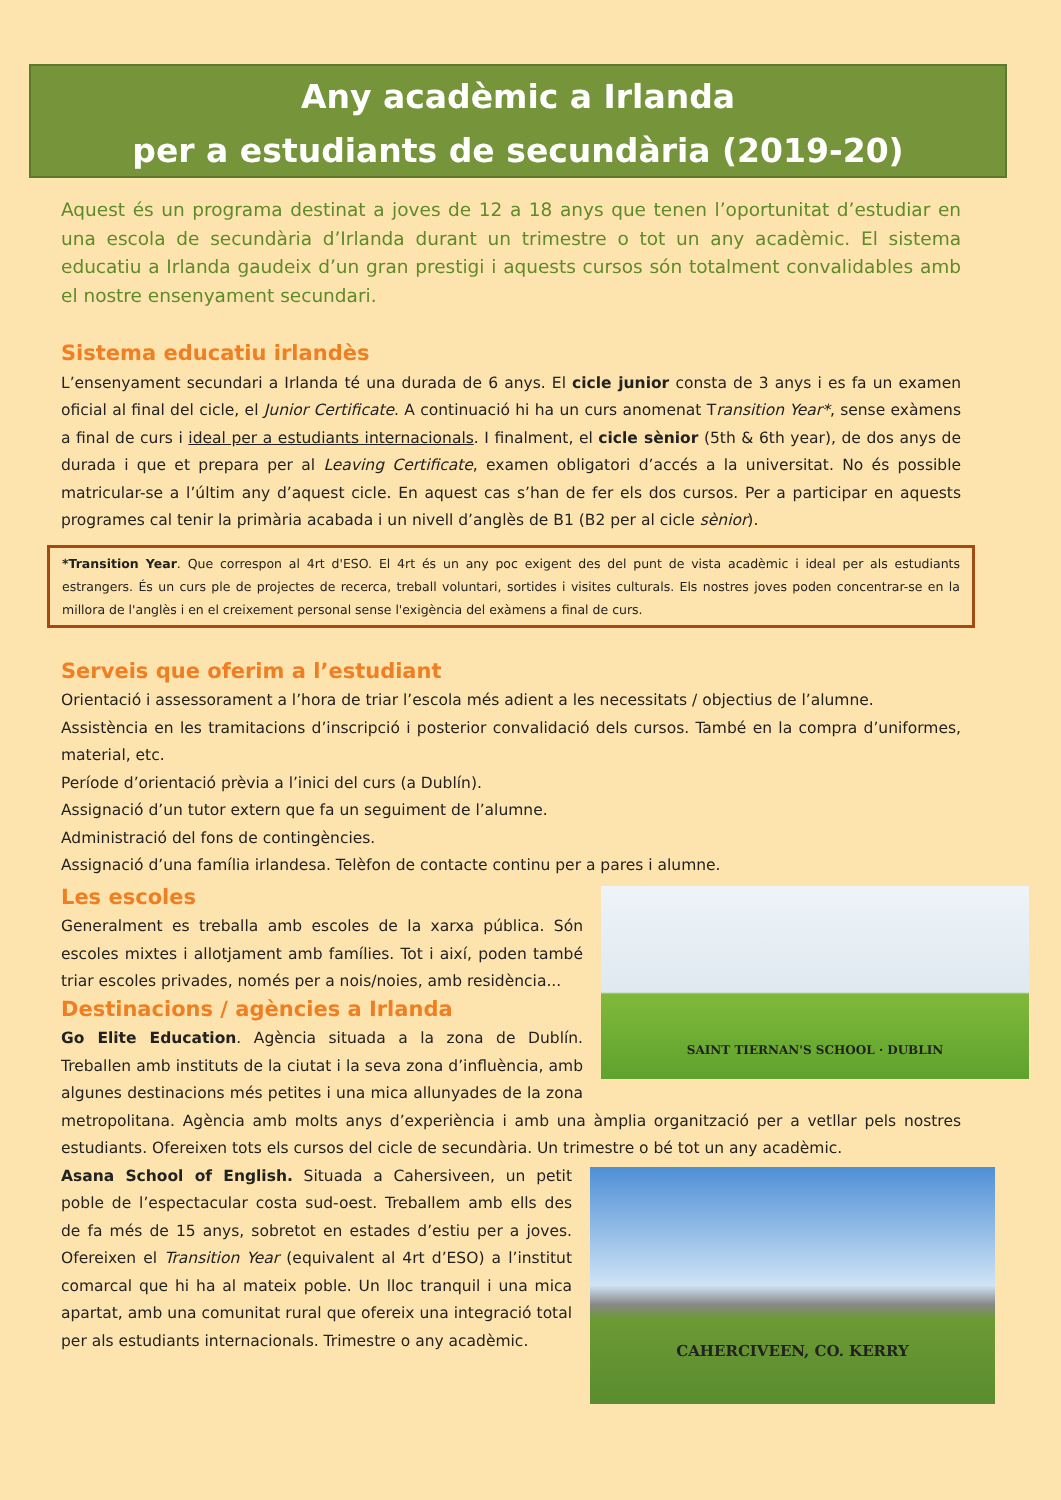Any acadèmic a Irlanda
per a estudiants de secundària (2019-20)
Aquest és un programa destinat a joves de 12 a 18 anys que tenen l’oportunitat d’estudiar en una escola de secundària d’Irlanda durant un trimestre o tot un any acadèmic. El sistema educatiu a Irlanda gaudeix d’un gran prestigi i aquests cursos són totalment convalidables amb el nostre ensenyament secundari.
Sistema educatiu irlandès
L’ensenyament secundari a Irlanda té una durada de 6 anys. El cicle junior consta de 3 anys i es fa un examen oficial al final del cicle, el Junior Certificate. A continuació hi ha un curs anomenat Transition Year*, sense exàmens a final de curs i ideal per a estudiants internacionals. I finalment, el cicle sènior (5th & 6th year), de dos anys de durada i que et prepara per al Leaving Certificate, examen obligatori d’accés a la universitat. No és possible matricular-se a l’últim any d’aquest cicle. En aquest cas s’han de fer els dos cursos. Per a participar en aquests programes cal tenir la primària acabada i un nivell d’anglès de B1 (B2 per al cicle sènior).
*Transition Year. Que correspon al 4rt d'ESO. El 4rt és un any poc exigent des del punt de vista acadèmic i ideal per als estudiants estrangers. És un curs ple de projectes de recerca, treball voluntari, sortides i visites culturals. Els nostres joves poden concentrar-se en la millora de l'anglès i en el creixement personal sense l'exigència del exàmens a final de curs.
Serveis que oferim a l’estudiant
Orientació i assessorament a l’hora de triar l’escola més adient a les necessitats / objectius de l’alumne.
Assistència en les tramitacions d’inscripció i posterior convalidació dels cursos. També en la compra d’uniformes, material, etc.
Període d’orientació prèvia a l’inici del curs (a Dublín).
Assignació d’un tutor extern que fa un seguiment de l’alumne.
Administració del fons de contingències.
Assignació d’una família irlandesa. Telèfon de contacte continu per a pares i alumne.
SAINT TIERNAN'S SCHOOL · DUBLIN
Les escoles
Generalment es treballa amb escoles de la xarxa pública. Són escoles mixtes i allotjament amb famílies. Tot i així, poden també triar escoles privades, només per a nois/noies, amb residència...
Destinacions / agències a Irlanda
Go Elite Education. Agència situada a la zona de Dublín. Treballen amb instituts de la ciutat i la seva zona d’influència, amb algunes destinacions més petites i una mica allunyades de la zona metropolitana. Agència amb molts anys d’experiència i amb una àmplia organització per a vetllar pels nostres estudiants. Ofereixen tots els cursos del cicle de secundària. Un trimestre o bé tot un any acadèmic.
CAHERCIVEEN, CO. KERRY
Asana School of English. Situada a Cahersiveen, un petit poble de l’espectacular costa sud-oest. Treballem amb ells des de fa més de 15 anys, sobretot en estades d’estiu per a joves. Ofereixen el Transition Year (equivalent al 4rt d’ESO) a l’institut comarcal que hi ha al mateix poble. Un lloc tranquil i una mica apartat, amb una comunitat rural que ofereix una integració total per als estudiants internacionals. Trimestre o any acadèmic.